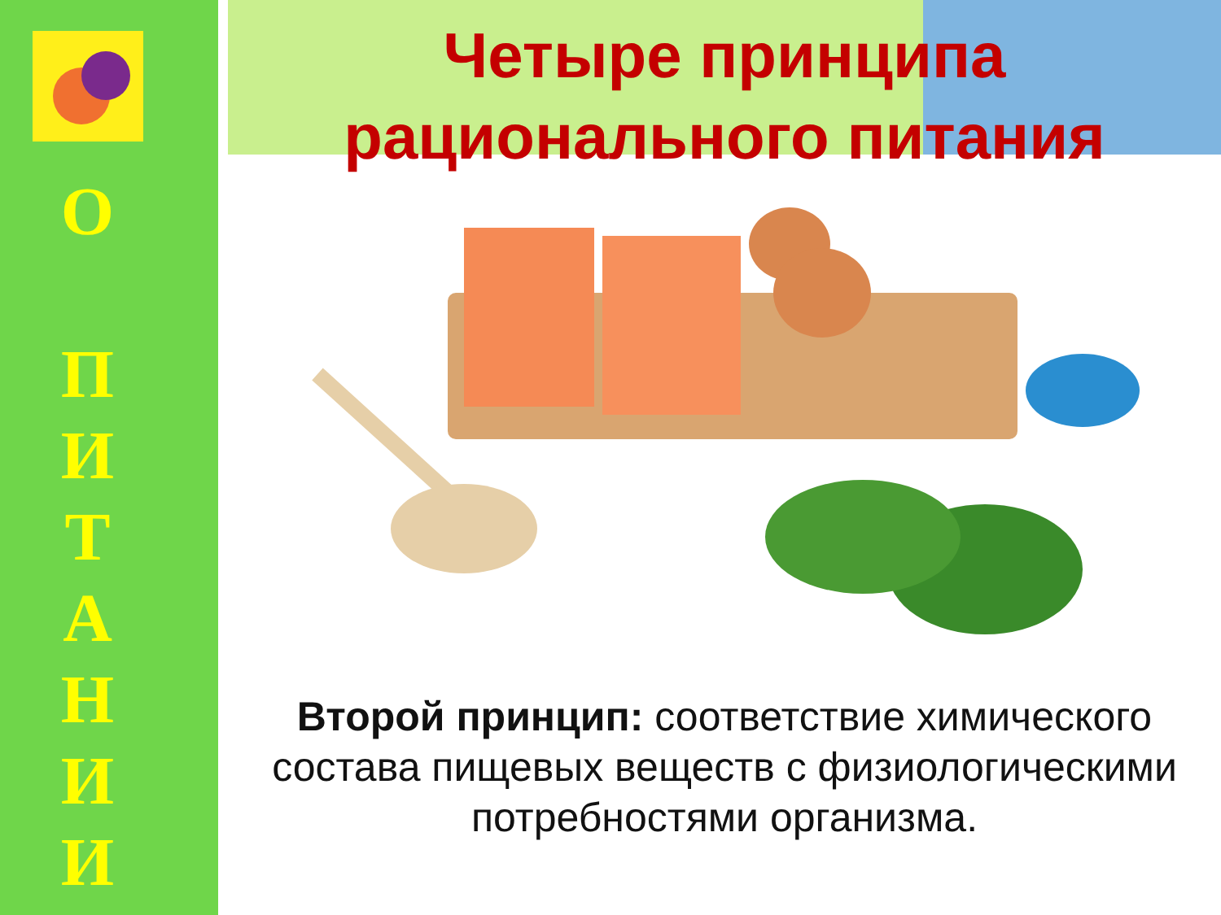О
П
И
Т
А
Н
И
И
Четыре принципа
рационального питания
Второй принцип: соответствие химического состава пищевых веществ с физиологическими потребностями организма.